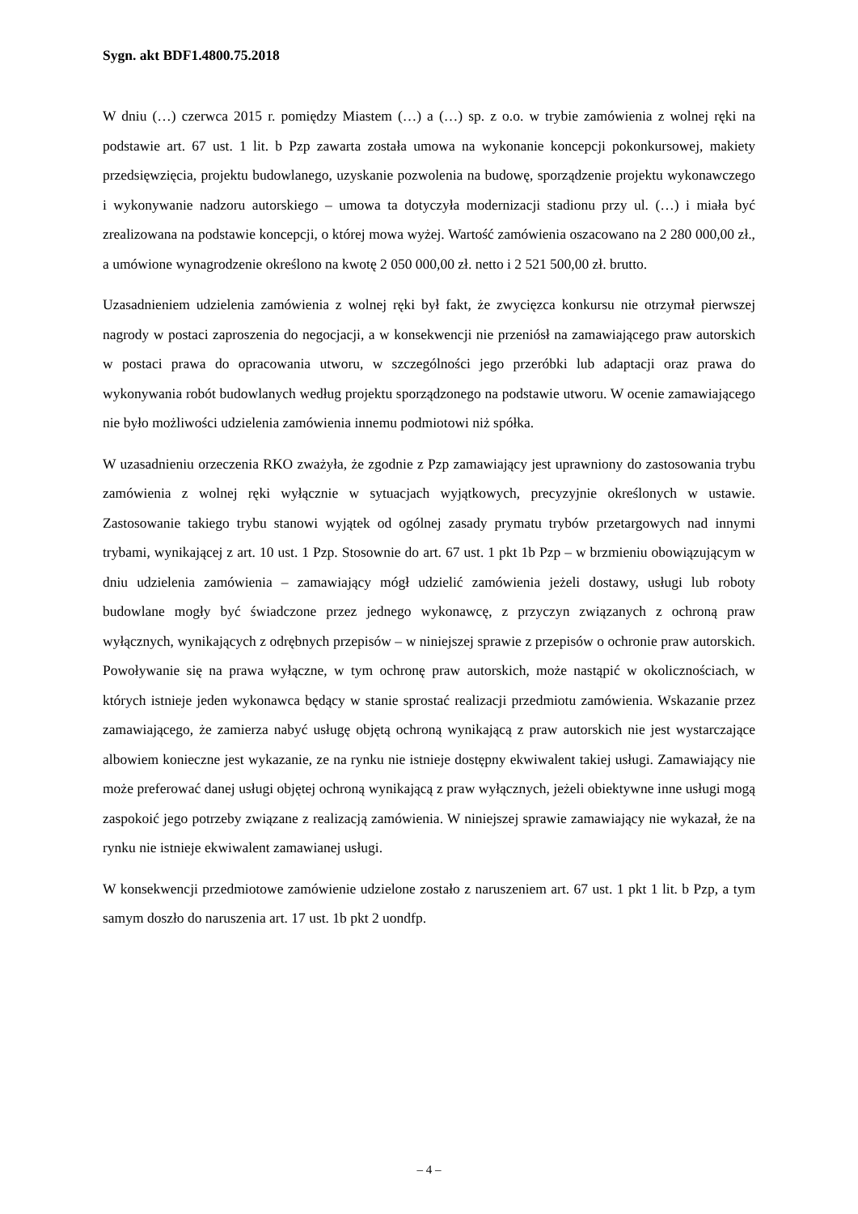Sygn. akt BDF1.4800.75.2018
W dniu (…) czerwca 2015 r. pomiędzy Miastem (…) a (…) sp. z o.o. w trybie zamówienia z wolnej ręki na podstawie art. 67 ust. 1 lit. b Pzp zawarta została umowa na wykonanie koncepcji pokonkursowej, makiety przedsięwzięcia, projektu budowlanego, uzyskanie pozwolenia na budowę, sporządzenie projektu wykonawczego i wykonywanie nadzoru autorskiego – umowa ta dotyczyła modernizacji stadionu przy ul. (…) i miała być zrealizowana na podstawie koncepcji, o której mowa wyżej. Wartość zamówienia oszacowano na 2 280 000,00 zł., a umówione wynagrodzenie określono na kwotę 2 050 000,00 zł. netto i 2 521 500,00 zł. brutto.
Uzasadnieniem udzielenia zamówienia z wolnej ręki był fakt, że zwycięzca konkursu nie otrzymał pierwszej nagrody w postaci zaproszenia do negocjacji, a w konsekwencji nie przeniósł na zamawiającego praw autorskich w postaci prawa do opracowania utworu, w szczególności jego przeróbki lub adaptacji oraz prawa do wykonywania robót budowlanych według projektu sporządzonego na podstawie utworu. W ocenie zamawiającego nie było możliwości udzielenia zamówienia innemu podmiotowi niż spółka.
W uzasadnieniu orzeczenia RKO zważyła, że zgodnie z Pzp zamawiający jest uprawniony do zastosowania trybu zamówienia z wolnej ręki wyłącznie w sytuacjach wyjątkowych, precyzyjnie określonych w ustawie. Zastosowanie takiego trybu stanowi wyjątek od ogólnej zasady prymatu trybów przetargowych nad innymi trybami, wynikającej z art. 10 ust. 1 Pzp. Stosownie do art. 67 ust. 1 pkt 1b Pzp – w brzmieniu obowiązującym w dniu udzielenia zamówienia – zamawiający mógł udzielić zamówienia jeżeli dostawy, usługi lub roboty budowlane mogły być świadczone przez jednego wykonawcę, z przyczyn związanych z ochroną praw wyłącznych, wynikających z odrębnych przepisów – w niniejszej sprawie z przepisów o ochronie praw autorskich. Powoływanie się na prawa wyłączne, w tym ochronę praw autorskich, może nastąpić w okolicznościach, w których istnieje jeden wykonawca będący w stanie sprostać realizacji przedmiotu zamówienia. Wskazanie przez zamawiającego, że zamierza nabyć usługę objętą ochroną wynikającą z praw autorskich nie jest wystarczające albowiem konieczne jest wykazanie, ze na rynku nie istnieje dostępny ekwiwalent takiej usługi. Zamawiający nie może preferować danej usługi objętej ochroną wynikającą z praw wyłącznych, jeżeli obiektywne inne usługi mogą zaspokoić jego potrzeby związane z realizacją zamówienia. W niniejszej sprawie zamawiający nie wykazał, że na rynku nie istnieje ekwiwalent zamawianej usługi.
W konsekwencji przedmiotowe zamówienie udzielone zostało z naruszeniem art. 67 ust. 1 pkt 1 lit. b Pzp, a tym samym doszło do naruszenia art. 17 ust. 1b pkt 2 uondfp.
– 4 –